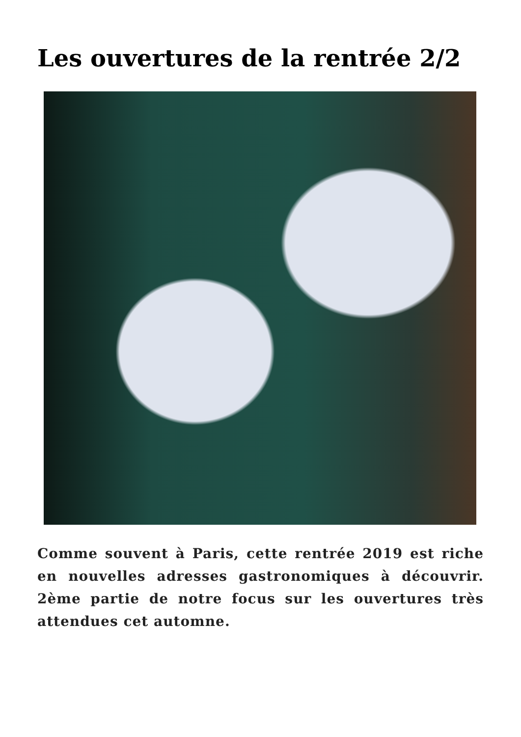Les ouvertures de la rentrée 2/2
Comme souvent à Paris, cette rentrée 2019 est riche en nouvelles adresses gastronomiques à découvrir. 2ème partie de notre focus sur les ouvertures très attendues cet automne.